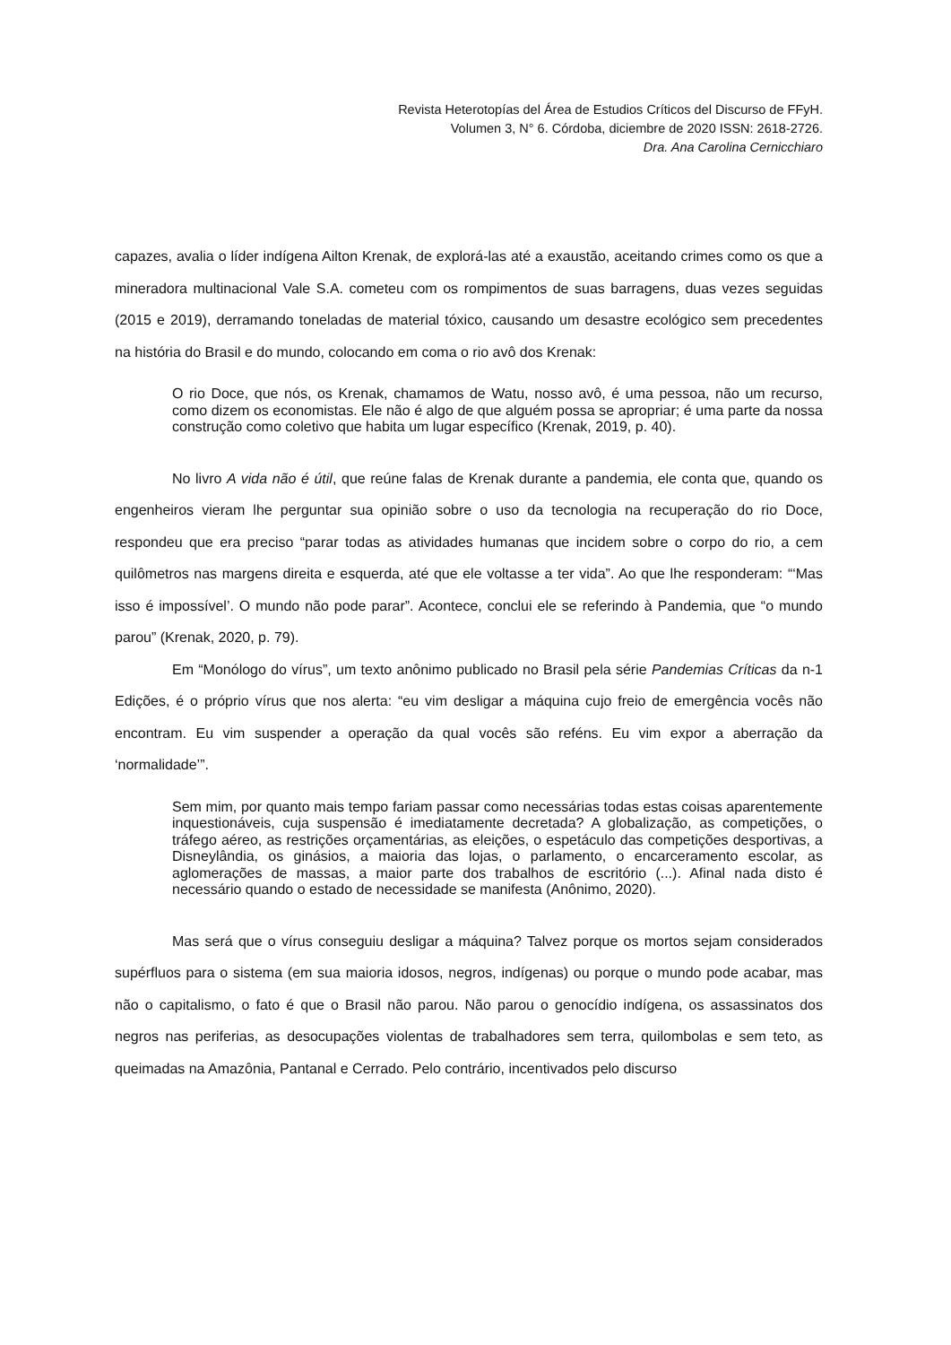Revista Heterotopías del Área de Estudios Críticos del Discurso de FFyH.
Volumen 3, N° 6. Córdoba, diciembre de 2020 ISSN: 2618-2726.
Dra. Ana Carolina Cernicchiaro
capazes, avalia o líder indígena Ailton Krenak, de explorá-las até a exaustão, aceitando crimes como os que a mineradora multinacional Vale S.A. cometeu com os rompimentos de suas barragens, duas vezes seguidas (2015 e 2019), derramando toneladas de material tóxico, causando um desastre ecológico sem precedentes na história do Brasil e do mundo, colocando em coma o rio avô dos Krenak:
O rio Doce, que nós, os Krenak, chamamos de Watu, nosso avô, é uma pessoa, não um recurso, como dizem os economistas. Ele não é algo de que alguém possa se apropriar; é uma parte da nossa construção como coletivo que habita um lugar específico (Krenak, 2019, p. 40).
No livro A vida não é útil, que reúne falas de Krenak durante a pandemia, ele conta que, quando os engenheiros vieram lhe perguntar sua opinião sobre o uso da tecnologia na recuperação do rio Doce, respondeu que era preciso “parar todas as atividades humanas que incidem sobre o corpo do rio, a cem quilômetros nas margens direita e esquerda, até que ele voltasse a ter vida”. Ao que lhe responderam: “‘Mas isso é impossível’. O mundo não pode parar”. Acontece, conclui ele se referindo à Pandemia, que “o mundo parou” (Krenak, 2020, p. 79).
Em “Monólogo do vírus”, um texto anônimo publicado no Brasil pela série Pandemias Críticas da n-1 Edições, é o próprio vírus que nos alerta: “eu vim desligar a máquina cujo freio de emergência vocês não encontram. Eu vim suspender a operação da qual vocês são reféns. Eu vim expor a aberração da ‘normalidade’”.
Sem mim, por quanto mais tempo fariam passar como necessárias todas estas coisas aparentemente inquestionáveis, cuja suspensão é imediatamente decretada? A globalização, as competições, o tráfego aéreo, as restrições orçamentárias, as eleições, o espetáculo das competições desportivas, a Disneylândia, os ginásios, a maioria das lojas, o parlamento, o encarceramento escolar, as aglomerações de massas, a maior parte dos trabalhos de escritório (...). Afinal nada disto é necessário quando o estado de necessidade se manifesta (Anônimo, 2020).
Mas será que o vírus conseguiu desligar a máquina? Talvez porque os mortos sejam considerados supérfluos para o sistema (em sua maioria idosos, negros, indígenas) ou porque o mundo pode acabar, mas não o capitalismo, o fato é que o Brasil não parou. Não parou o genocídio indígena, os assassinatos dos negros nas periferias, as desocupações violentas de trabalhadores sem terra, quilombolas e sem teto, as queimadas na Amazônia, Pantanal e Cerrado. Pelo contrário, incentivados pelo discurso